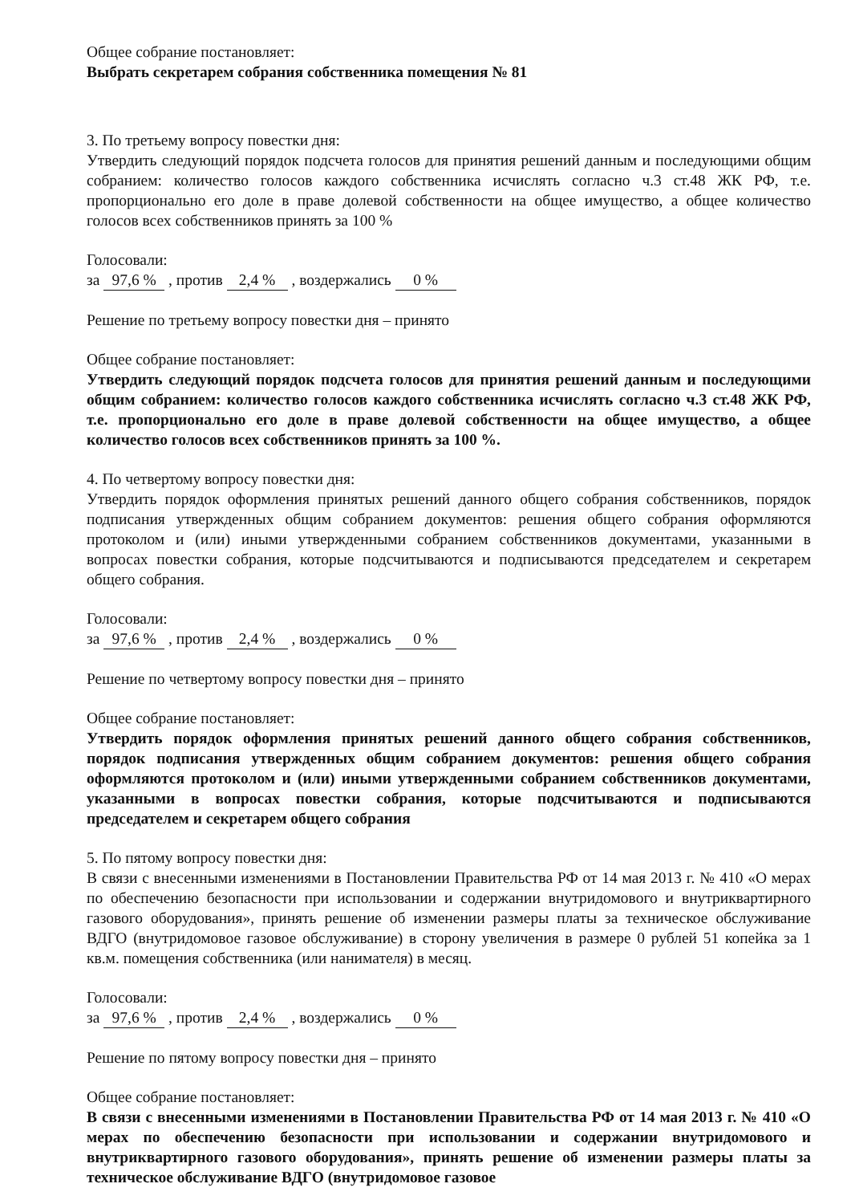Общее собрание постановляет:
Выбрать секретарем собрания собственника помещения № 81
3. По третьему вопросу повестки дня:
Утвердить следующий порядок подсчета голосов для принятия решений данным и последующими общим собранием: количество голосов каждого собственника исчислять согласно ч.3 ст.48 ЖК РФ, т.е. пропорционально его доле в праве долевой собственности на общее имущество, а общее количество голосов всех собственников принять за 100 %
Голосовали:
за 97,6 % , против 2,4 % , воздержались 0 %
Решение по третьему вопросу повестки дня – принято
Общее собрание постановляет:
Утвердить следующий порядок подсчета голосов для принятия решений данным и последующими общим собранием: количество голосов каждого собственника исчислять согласно ч.3 ст.48 ЖК РФ, т.е. пропорционально его доле в праве долевой собственности на общее имущество, а общее количество голосов всех собственников принять за 100 %.
4. По четвертому вопросу повестки дня:
Утвердить порядок оформления принятых решений данного общего собрания собственников, порядок подписания утвержденных общим собранием документов: решения общего собрания оформляются протоколом и (или) иными утвержденными собранием собственников документами, указанными в вопросах повестки собрания, которые подсчитываются и подписываются председателем и секретарем общего собрания.
Голосовали:
за 97,6 % , против 2,4 % , воздержались 0 %
Решение по четвертому вопросу повестки дня – принято
Общее собрание постановляет:
Утвердить порядок оформления принятых решений данного общего собрания собственников, порядок подписания утвержденных общим собранием документов: решения общего собрания оформляются протоколом и (или) иными утвержденными собранием собственников документами, указанными в вопросах повестки собрания, которые подсчитываются и подписываются председателем и секретарем общего собрания
5. По пятому вопросу повестки дня:
В связи с внесенными изменениями в Постановлении Правительства РФ от 14 мая 2013 г. № 410 «О мерах по обеспечению безопасности при использовании и содержании внутридомового и внутриквартирного газового оборудования», принять решение об изменении размеры платы за техническое обслуживание ВДГО (внутридомовое газовое обслуживание) в сторону увеличения в размере 0 рублей 51 копейка за 1 кв.м. помещения собственника (или нанимателя) в месяц.
Голосовали:
за 97,6 % , против 2,4 % , воздержались 0 %
Решение по пятому вопросу повестки дня – принято
Общее собрание постановляет:
В связи с внесенными изменениями в Постановлении Правительства РФ от 14 мая 2013 г. № 410 «О мерах по обеспечению безопасности при использовании и содержании внутридомового и внутриквартирного газового оборудования», принять решение об изменении размеры платы за техническое обслуживание ВДГО (внутридомовое газовое